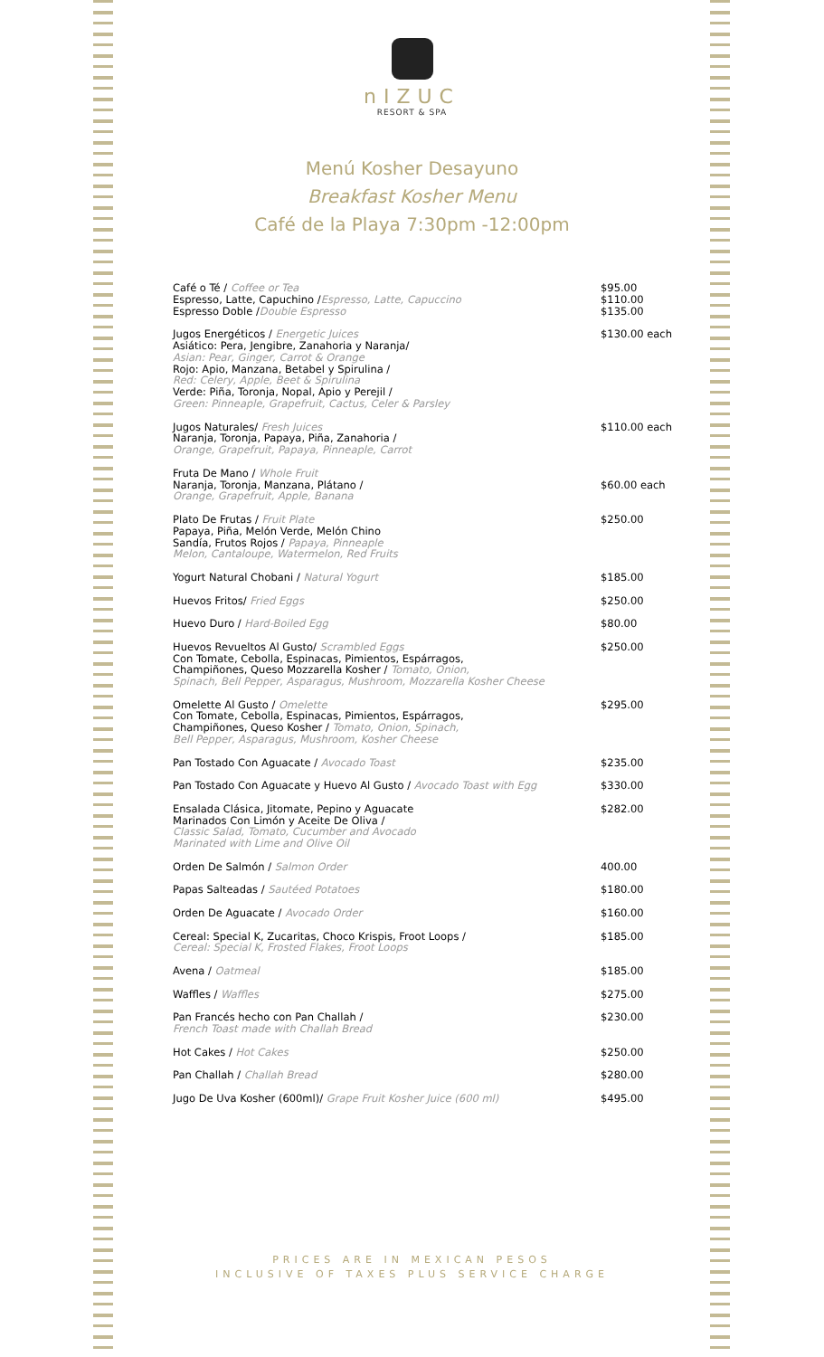nIZUC
RESORT & SPA
Menú Kosher Desayuno
Breakfast Kosher Menu
Café de la Playa 7:30pm -12:00pm
Café o Té / Coffee or Tea
Espresso, Latte, Capuchino /Espresso, Latte, Capuccino
Espresso Doble /Double Espresso
$95.00
$110.00
$135.00
Jugos Energéticos / Energetic Juices
Asiático: Pera, Jengibre, Zanahoria y Naranja/
Asian: Pear, Ginger, Carrot & Orange
Rojo: Apio, Manzana, Betabel y Spirulina /
Red: Celery, Apple, Beet & Spirulina
Verde: Piña, Toronja, Nopal, Apio y Perejil /
Green: Pinneaple, Grapefruit, Cactus, Celer & Parsley
$130.00 each
Jugos Naturales/ Fresh Juices
Naranja, Toronja, Papaya, Piña, Zanahoria /
Orange, Grapefruit, Papaya, Pinneaple, Carrot
$110.00 each
Fruta De Mano / Whole Fruit
Naranja, Toronja, Manzana, Plátano /
Orange, Grapefruit, Apple, Banana
$60.00 each
Plato De Frutas / Fruit Plate
Papaya, Piña, Melón Verde, Melón Chino
Sandía, Frutos Rojos / Papaya, Pinneaple
Melon, Cantaloupe, Watermelon, Red Fruits
$250.00
Yogurt Natural Chobani / Natural Yogurt $185.00
Huevos Fritos/ Fried Eggs $250.00
Huevo Duro / Hard-Boiled Egg $80.00
Huevos Revueltos Al Gusto/ Scrambled Eggs
Con Tomate, Cebolla, Espinacas, Pimientos, Espárragos,
Champiñones, Queso Mozzarella Kosher / Tomato, Onion,
Spinach, Bell Pepper, Asparagus, Mushroom, Mozzarella Kosher Cheese
$250.00
Omelette Al Gusto / Omelette
Con Tomate, Cebolla, Espinacas, Pimientos, Espárragos,
Champiñones, Queso Kosher / Tomato, Onion, Spinach,
Bell Pepper, Asparagus, Mushroom, Kosher Cheese
$295.00
Pan Tostado Con Aguacate / Avocado Toast $235.00
Pan Tostado Con Aguacate y Huevo Al Gusto / Avocado Toast with Egg $330.00
Ensalada Clásica, Jitomate, Pepino y Aguacate
Marinados Con Limón y Aceite De Oliva /
Classic Salad, Tomato, Cucumber and Avocado
Marinated with Lime and Olive Oil
$282.00
Orden De Salmón / Salmon Order 400.00
Papas Salteadas / Sautéed Potatoes $180.00
Orden De Aguacate / Avocado Order $160.00
Cereal: Special K, Zucaritas, Choco Krispis, Froot Loops /
Cereal: Special K, Frosted Flakes, Froot Loops
$185.00
Avena / Oatmeal $185.00
Waffles / Waffles $275.00
Pan Francés hecho con Pan Challah /
French Toast made with Challah Bread
$230.00
Hot Cakes / Hot Cakes $250.00
Pan Challah / Challah Bread $280.00
Jugo De Uva Kosher (600ml)/ Grape Fruit Kosher Juice (600 ml) $495.00
PRICES ARE IN MEXICAN PESOS
INCLUSIVE OF TAXES PLUS SERVICE CHARGE